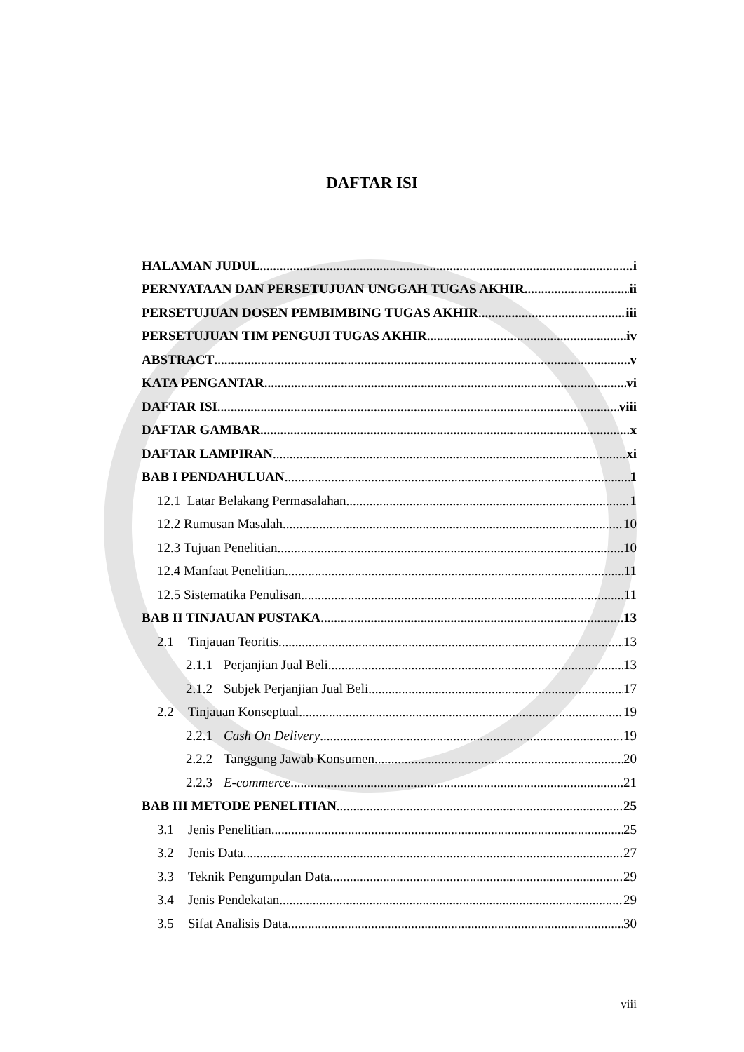DAFTAR ISI
HALAMAN JUDUL i
PERNYATAAN DAN PERSETUJUAN UNGGAH TUGAS AKHIR ii
PERSETUJUAN DOSEN PEMBIMBING TUGAS AKHIR iii
PERSETUJUAN TIM PENGUJI TUGAS AKHIR iv
ABSTRACT v
KATA PENGANTAR vi
DAFTAR ISI viii
DAFTAR GAMBAR x
DAFTAR LAMPIRAN xi
BAB I PENDAHULUAN 1
12.1 Latar Belakang Permasalahan 1
12.2 Rumusan Masalah 10
12.3 Tujuan Penelitian 10
12.4 Manfaat Penelitian 11
12.5 Sistematika Penulisan 11
BAB II TINJAUAN PUSTAKA 13
2.1 Tinjauan Teoritis 13
2.1.1 Perjanjian Jual Beli 13
2.1.2 Subjek Perjanjian Jual Beli 17
2.2 Tinjauan Konseptual 19
2.2.1 Cash On Delivery 19
2.2.2 Tanggung Jawab Konsumen 20
2.2.3 E-commerce 21
BAB III METODE PENELITIAN 25
3.1 Jenis Penelitian 25
3.2 Jenis Data 27
3.3 Teknik Pengumpulan Data 29
3.4 Jenis Pendekatan 29
3.5 Sifat Analisis Data 30
viii